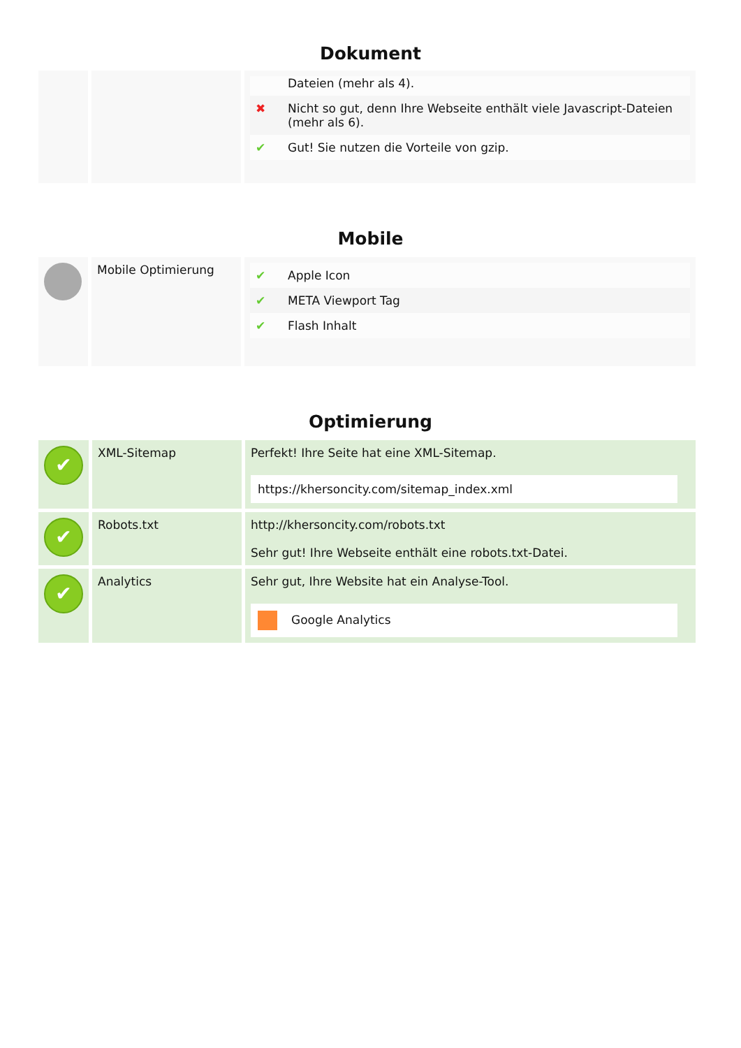Dokument
| | | / / Dateien (mehr als 4). / / ✖ / Nicht so gut, denn Ihre Webseite enthält viele Javascript-Dateien (mehr als 6). / / ✔ / Gut! Sie nutzen die Vorteile von gzip. / |
Mobile
| | Mobile Optimierung | / ✔ / Apple Icon / / ✔ / META Viewport Tag / / ✔ / Flash Inhalt / |
Optimierung
| ✔ | XML-Sitemap | Perfekt! Ihre Seite hat eine XML-Sitemap. https://khersoncity.com/sitemap_index.xml |
| ✔ | Robots.txt | http://khersoncity.com/robots.txt Sehr gut! Ihre Webseite enthält eine robots.txt-Datei. |
| ✔ | Analytics | Sehr gut, Ihre Website hat ein Analyse-Tool. Google Analytics |